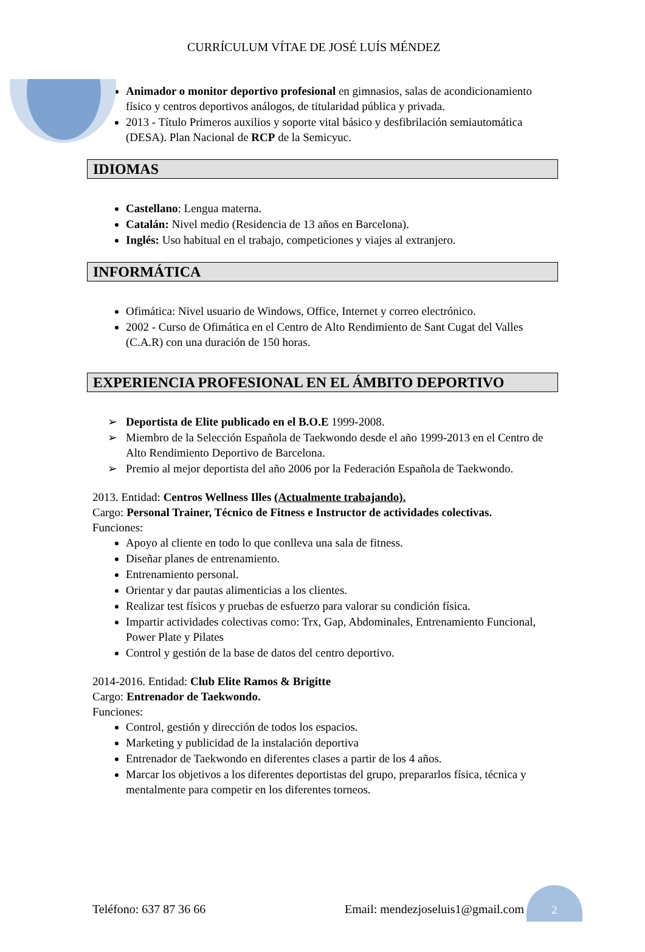CURRÍCULUM VÍTAE DE JOSÉ LUÍS MÉNDEZ
Animador o monitor deportivo profesional en gimnasios, salas de acondicionamiento físico y centros deportivos análogos, de titularidad pública y privada.
2013 - Título Primeros auxilios y soporte vital básico y desfibrilación semiautomática (DESA). Plan Nacional de RCP de la Semicyuc.
IDIOMAS
Castellano: Lengua materna.
Catalán: Nivel medio (Residencia de 13 años en Barcelona).
Inglés: Uso habitual en el trabajo, competiciones y viajes al extranjero.
INFORMÁTICA
Ofimática: Nivel usuario de Windows, Office, Internet y correo electrónico.
2002 - Curso de Ofimática en el Centro de Alto Rendimiento de Sant Cugat del Valles (C.A.R) con una duración de 150 horas.
EXPERIENCIA PROFESIONAL EN EL ÁMBITO DEPORTIVO
➢ Deportista de Elite publicado en el B.O.E 1999-2008.
➢ Miembro de la Selección Española de Taekwondo desde el año 1999-2013 en el Centro de Alto Rendimiento Deportivo de Barcelona.
➢ Premio al mejor deportista del año 2006 por la Federación Española de Taekwondo.
2013. Entidad: Centros Wellness Illes (Actualmente trabajando).
Cargo: Personal Trainer, Técnico de Fitness e Instructor de actividades colectivas.
Funciones:
Apoyo al cliente en todo lo que conlleva una sala de fitness.
Diseñar planes de entrenamiento.
Entrenamiento personal.
Orientar y dar pautas alimenticias a los clientes.
Realizar test físicos y pruebas de esfuerzo para valorar su condición física.
Impartir actividades colectivas como: Trx, Gap, Abdominales, Entrenamiento Funcional, Power Plate y Pilates
Control y gestión de la base de datos del centro deportivo.
2014-2016. Entidad: Club Elite Ramos & Brigitte
Cargo: Entrenador de Taekwondo.
Funciones:
Control, gestión y dirección de todos los espacios.
Marketing y publicidad de la instalación deportiva
Entrenador de Taekwondo en diferentes clases a partir de los 4 años.
Marcar los objetivos a los diferentes deportistas del grupo, prepararlos física, técnica y mentalmente para competir en los diferentes torneos.
Teléfono: 637 87 36 66 Email: mendezjoseluis1@gmail.com
2